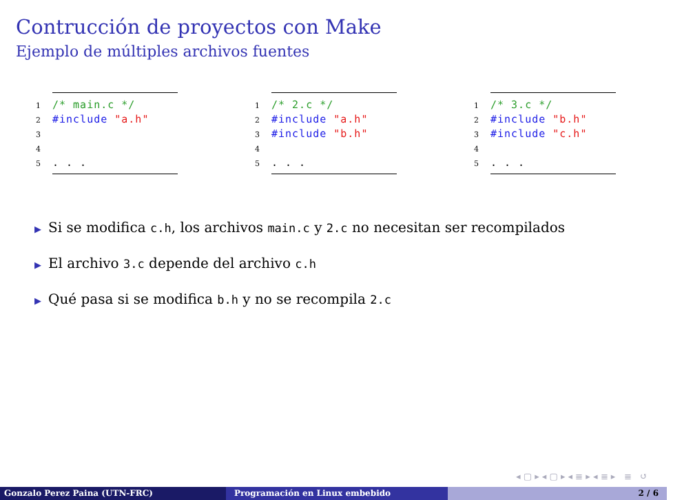Contrucción de proyectos con Make
Ejemplo de múltiples archivos fuentes
1 /* main.c */
2 #include "a.h"
3
4
5. . .
1 /* 2.c */
2 #include "a.h"
3 #include "b.h"
4
5. . .
1 /* 3.c */
2 #include "b.h"
3 #include "c.h"
4
5. . .
▶ Si se modifica c.h, los archivos main.c y 2.c no necesitan ser recompilados
▶ El archivo 3.c depende del archivo c.h
▶ Qué pasa si se modifica b.h y no se recompila 2.c
◂ ▢ ▸ ◂ ▢ ▸ ◂ ≣ ▸ ◂ ≣ ▸ ≣ ↺
Gonzalo Perez Paina (UTN-FRC) Programación en Linux embebido 2 / 6